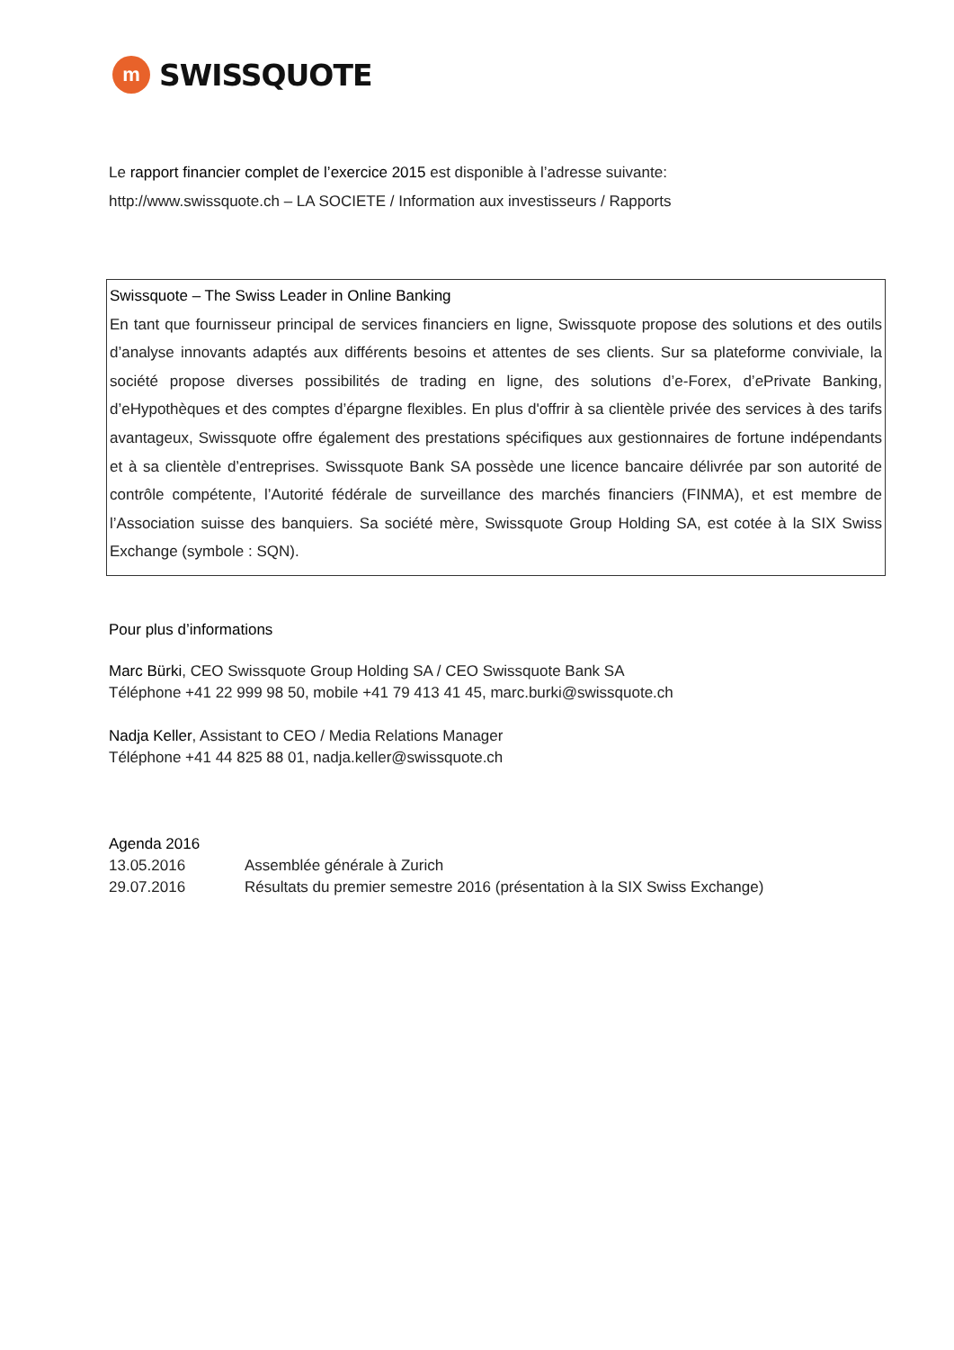m
SWISSQUOTE
Le rapport financier complet de l’exercice 2015 est disponible à l’adresse suivante:
http://www.swissquote.ch – LA SOCIETE / Information aux investisseurs / Rapports
Swissquote – The Swiss Leader in Online Banking
En tant que fournisseur principal de services financiers en ligne, Swissquote propose des solutions et des outils d’analyse innovants adaptés aux différents besoins et attentes de ses clients. Sur sa plateforme conviviale, la société propose diverses possibilités de trading en ligne, des solutions d’e-Forex, d’ePrivate Banking, d’eHypothèques et des comptes d’épargne flexibles. En plus d'offrir à sa clientèle privée des services à des tarifs avantageux, Swissquote offre également des prestations spécifiques aux gestionnaires de fortune indépendants et à sa clientèle d’entreprises. Swissquote Bank SA possède une licence bancaire délivrée par son autorité de contrôle compétente, l’Autorité fédérale de surveillance des marchés financiers (FINMA), et est membre de l’Association suisse des banquiers. Sa société mère, Swissquote Group Holding SA, est cotée à la SIX Swiss Exchange (symbole : SQN).
Pour plus d’informations
Marc Bürki, CEO Swissquote Group Holding SA / CEO Swissquote Bank SA
Téléphone +41 22 999 98 50, mobile +41 79 413 41 45, marc.burki@swissquote.ch
Nadja Keller, Assistant to CEO / Media Relations Manager
Téléphone +41 44 825 88 01, nadja.keller@swissquote.ch
Agenda 2016
13.05.2016 Assemblée générale à Zurich
29.07.2016 Résultats du premier semestre 2016 (présentation à la SIX Swiss Exchange)